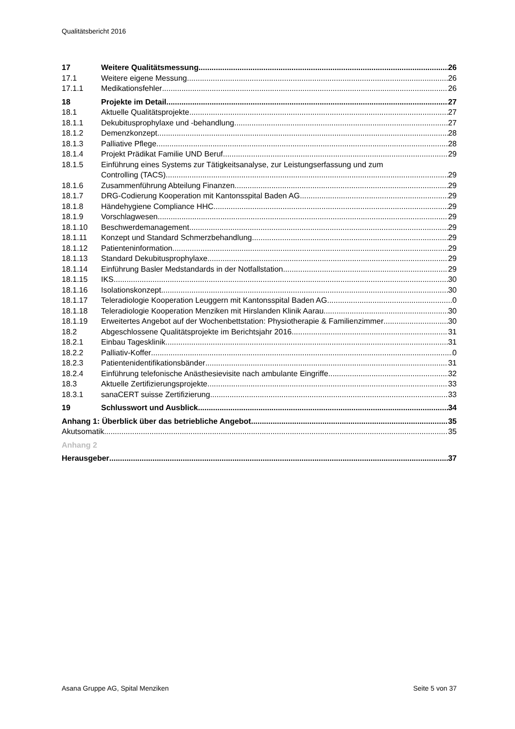Qualitätsbericht 2016
17 Weitere Qualitätsmessung 26
17.1 Weitere eigene Messung 26
17.1.1 Medikationsfehler 26
18 Projekte im Detail 27
18.1 Aktuelle Qualitätsprojekte 27
18.1.1 Dekubitusprophylaxe und -behandlung 27
18.1.2 Demenzkonzept 28
18.1.3 Palliative Pflege 28
18.1.4 Projekt Prädikat Familie UND Beruf 29
18.1.5 Einführung eines Systems zur Tätigkeitsanalyse, zur Leistungserfassung und zum
Controlling (TACS) 29
18.1.6 Zusammenführung Abteilung Finanzen 29
18.1.7 DRG-Codierung Kooperation mit Kantonsspital Baden AG 29
18.1.8 Händehygiene Compliance HHC 29
18.1.9 Vorschlagwesen 29
18.1.10 Beschwerdemanagement 29
18.1.11 Konzept und Standard Schmerzbehandlung 29
18.1.12 Patienteninformation 29
18.1.13 Standard Dekubitusprophylaxe 29
18.1.14 Einführung Basler Medstandards in der Notfallstation 29
18.1.15 IKS 30
18.1.16 Isolationskonzept 30
18.1.17 Teleradiologie Kooperation Leuggern mit Kantonsspital Baden AG 0
18.1.18 Teleradiologie Kooperation Menziken mit Hirslanden Klinik Aarau 30
18.1.19 Erweitertes Angebot auf der Wochenbettstation: Physiotherapie & Familienzimmer 30
18.2 Abgeschlossene Qualitätsprojekte im Berichtsjahr 2016 31
18.2.1 Einbau Tagesklinik 31
18.2.2 Palliativ-Koffer 0
18.2.3 Patientenidentifikationsbänder 31
18.2.4 Einführung telefonische Anästhesievisite nach ambulante Eingriffe 32
18.3 Aktuelle Zertifizierungsprojekte 33
18.3.1 sanaCERT suisse Zertifizierung 33
19 Schlusswort und Ausblick 34
Anhang 1: Überblick über das betriebliche Angebot 35
Akutsomatik 35
Anhang 2
Herausgeber 37
Asana Gruppe AG, Spital Menziken Seite 5 von 37